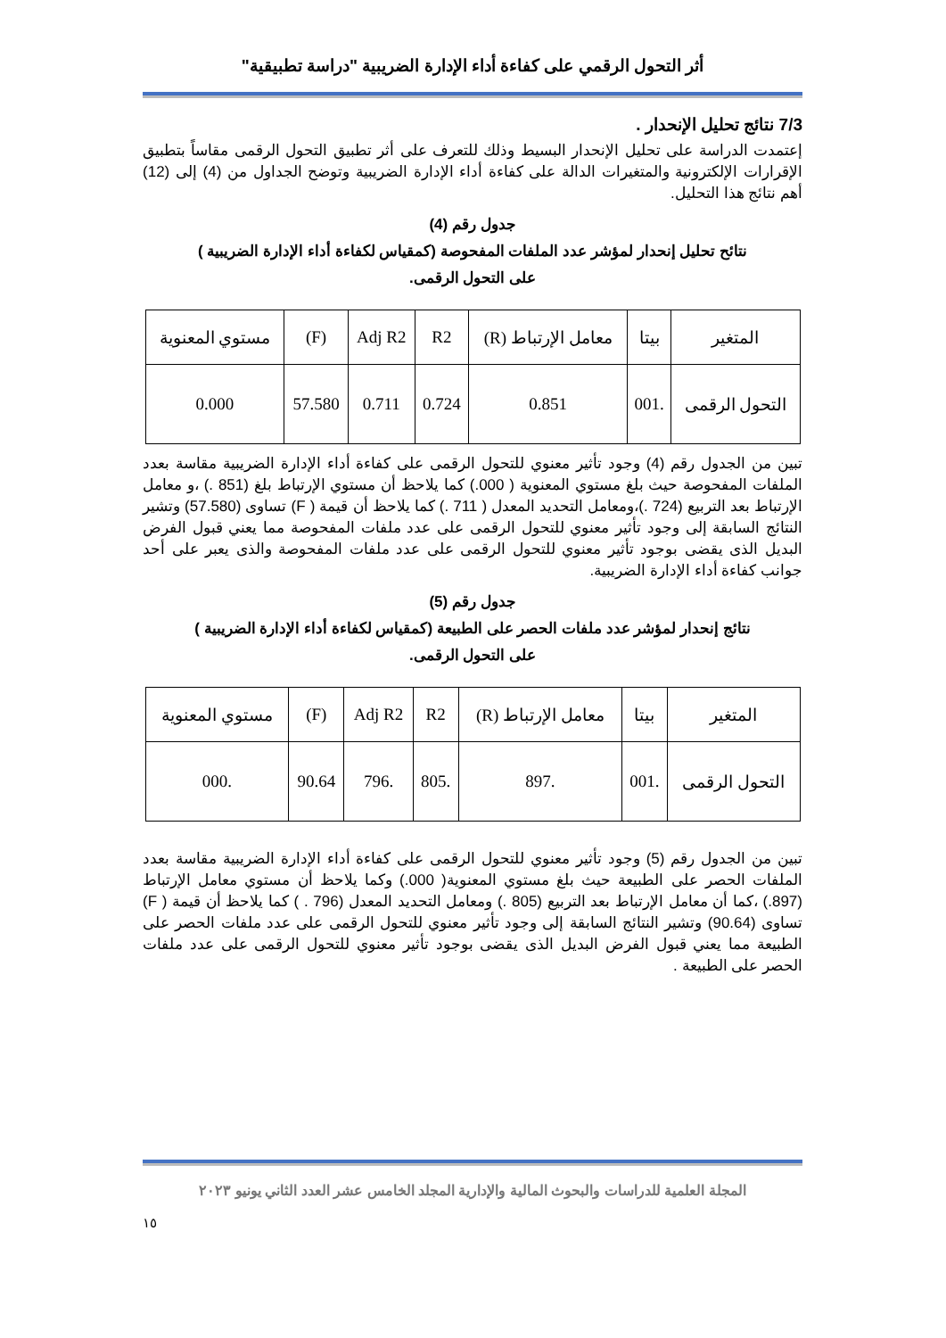أثر التحول الرقمي على كفاءة أداء الإدارة الضريبية "دراسة تطبيقية"
7/3 نتائج تحليل الإنحدار .
إعتمدت الدراسة على تحليل الإنحدار البسيط وذلك للتعرف على أثر تطبيق التحول الرقمى مقاساً بتطبيق الإقرارات الإلكترونية والمتغيرات الدالة على كفاءة أداء الإدارة الضريبية وتوضح الجداول من (4) إلى (12) أهم نتائج هذا التحليل.
جدول رقم (4)
نتائح تحليل إنحدار لمؤشر عدد الملفات المفحوصة (كمقياس لكفاءة أداء الإدارة الضريبية )
على التحول الرقمى.
| المتغير | بيتا | معامل الإرتباط (R) | R2 | Adj R2 | (F) | مستوي المعنوية |
| --- | --- | --- | --- | --- | --- | --- |
| التحول الرقمى | .001 | 0.851 | 0.724 | 0.711 | 57.580 | 0.000 |
تبين من الجدول رقم (4) وجود تأثير معنوي للتحول الرقمى على كفاءة أداء الإدارة الضريبية مقاسة بعدد الملفات المفحوصة حيث بلغ مستوي المعنوية ( 000.) كما يلاحظ أن مستوي الإرتباط بلغ (851 .) ،و معامل الإرتباط بعد التربيع (724 .)،ومعامل التحديد المعدل ( 711 .) كما يلاحظ أن قيمة ( F) تساوى (57.580) وتشير النتائج السابقة إلى وجود تأثير معنوي للتحول الرقمى على عدد ملفات المفحوصة مما يعني قبول الفرض البديل الذى يقضى بوجود تأثير معنوي للتحول الرقمى على عدد ملفات المفحوصة والذى يعبر على أحد جوانب كفاءة أداء الإدارة الضريبية.
جدول رقم (5)
نتائج إنحدار لمؤشر عدد ملفات الحصر على الطبيعة (كمقياس لكفاءة أداء الإدارة الضريبية )
على التحول الرقمى.
| المتغير | بيتا | معامل الإرتباط (R) | R2 | Adj R2 | (F) | مستوي المعنوية |
| --- | --- | --- | --- | --- | --- | --- |
| التحول الرقمى | .001 | .897 | .805 | .796 | 90.64 | .000 |
تبين من الجدول رقم (5) وجود تأثير معنوي للتحول الرقمى على كفاءة أداء الإدارة الضريبية مقاسة بعدد الملفات الحصر على الطبيعة حيث بلغ مستوي المعنوية( 000.) وكما يلاحظ أن مستوي معامل الإرتباط (897.) ،كما أن معامل الإرتباط بعد التربيع (805 .) ومعامل التحديد المعدل (796 . ) كما يلاحظ أن قيمة ( F) تساوى (90.64) وتشير النتائج السابقة إلى وجود تأثير معنوي للتحول الرقمى على عدد ملفات الحصر على الطبيعة مما يعني قبول الفرض البديل الذى يقضى بوجود تأثير معنوي للتحول الرقمى على عدد ملفات الحصر على الطبيعة .
المجلة العلمية للدراسات والبحوث المالية والإدارية المجلد الخامس عشر العدد الثاني يونيو ٢٠٢٣
١٥